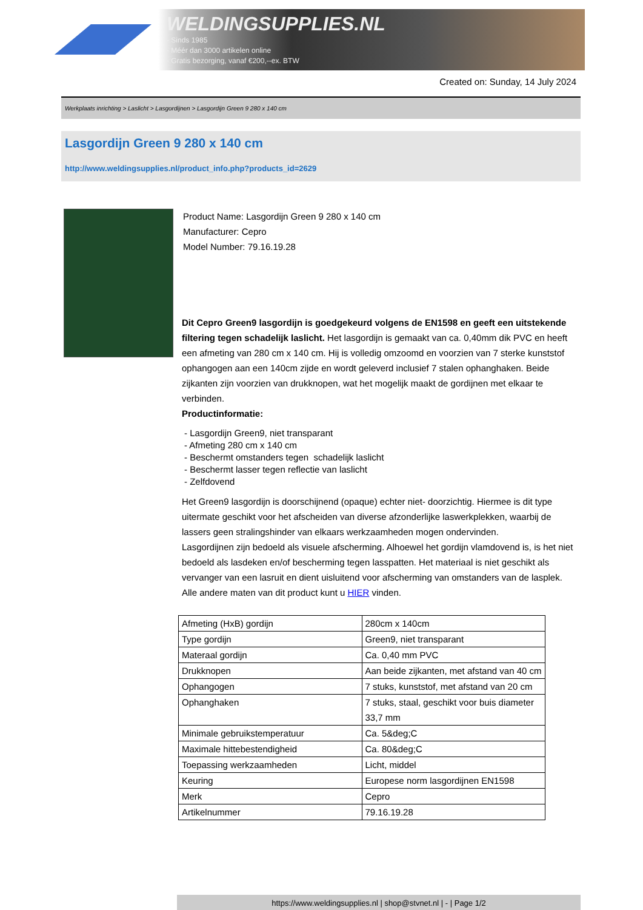WELDINGSUPPLIES.NL
- Sinds 1985
- Méér dan 3000 artikelen online
- Gratis bezorging, vanaf €200,--ex. BTW
Created on: Sunday, 14 July 2024
Werkplaats inrichting > Laslicht > Lasgordijnen > Lasgordijn Green 9 280 x 140 cm
Lasgordijn Green 9 280 x 140 cm
http://www.weldingsupplies.nl/product_info.php?products_id=2629
Product Name: Lasgordijn Green 9 280 x 140 cm
Manufacturer: Cepro
Model Number: 79.16.19.28
Dit Cepro Green9 lasgordijn is goedgekeurd volgens de EN1598 en geeft een uitstekende filtering tegen schadelijk laslicht. Het lasgordijn is gemaakt van ca. 0,40mm dik PVC en heeft een afmeting van 280 cm x 140 cm. Hij is volledig omzoomd en voorzien van 7 sterke kunststof ophangogen aan een 140cm zijde en wordt geleverd inclusief 7 stalen ophanghaken. Beide zijkanten zijn voorzien van drukknopen, wat het mogelijk maakt de gordijnen met elkaar te verbinden.
Productinformatie:
- Lasgordijn Green9, niet transparant
- Afmeting 280 cm x 140 cm
- Beschermt omstanders tegen schadelijk laslicht
- Beschermt lasser tegen reflectie van laslicht
- Zelfdovend
Het Green9 lasgordijn is doorschijnend (opaque) echter niet- doorzichtig. Hiermee is dit type uitermate geschikt voor het afscheiden van diverse afzonderlijke laswerkplekken, waarbij de lassers geen stralingshinder van elkaars werkzaamheden mogen ondervinden.
Lasgordijnen zijn bedoeld als visuele afscherming. Alhoewel het gordijn vlamdovend is, is het niet bedoeld als lasdeken en/of bescherming tegen lasspatten. Het materiaal is niet geschikt als vervanger van een lasruit en dient uisluitend voor afscherming van omstanders van de lasplek.
Alle andere maten van dit product kunt u HIER vinden.
| Afmeting (HxB) gordijn | 280cm x 140cm |
| Type gordijn | Green9, niet transparant |
| Materaal gordijn | Ca. 0,40 mm PVC |
| Drukknopen | Aan beide zijkanten, met afstand van 40 cm |
| Ophangogen | 7 stuks, kunststof, met afstand van 20 cm |
| Ophanghaken | 7 stuks, staal, geschikt voor buis diameter 33,7 mm |
| Minimale gebruikstemperatuur | Ca. 5&deg;C |
| Maximale hittebestendigheid | Ca. 80&deg;C |
| Toepassing werkzaamheden | Licht, middel |
| Keuring | Europese norm lasgordijnen EN1598 |
| Merk | Cepro |
| Artikelnummer | 79.16.19.28 |
https://www.weldingsupplies.nl | shop@stvnet.nl | - | Page 1/2